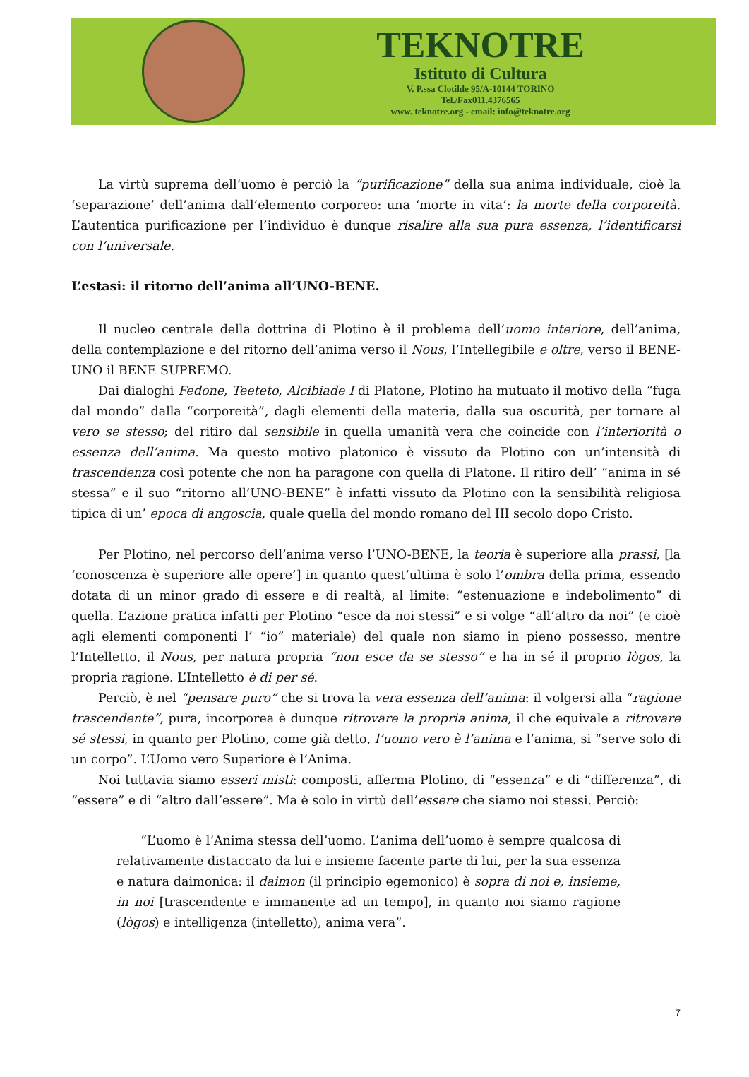TEKNOTRE
Istituto di Cultura
V. P.ssa Clotilde 95/A-10144 TORINO
Tel./Fax011.4376565
www. teknotre.org - email: info@teknotre.org
La virtù suprema dell’uomo è perciò la “purificazione” della sua anima individuale, cioè la ‘separazione’ dell’anima dall’elemento corporeo: una ‘morte in vita’: la morte della corporeità. L’autentica purificazione per l’individuo è dunque risalire alla sua pura essenza, l’identificarsi con l’universale.
L’estasi: il ritorno dell’anima all’UNO-BENE.
Il nucleo centrale della dottrina di Plotino è il problema dell’uomo interiore, dell’anima, della contemplazione e del ritorno dell’anima verso il Nous, l’Intellegibile e oltre, verso il BENE-UNO il BENE SUPREMO.
Dai dialoghi Fedone, Teeteto, Alcibiade I di Platone, Plotino ha mutuato il motivo della “fuga dal mondo” dalla “corporeità”, dagli elementi della materia, dalla sua oscurità, per tornare al vero se stesso; del ritiro dal sensibile in quella umanità vera che coincide con l’interiorità o essenza dell’anima. Ma questo motivo platonico è vissuto da Plotino con un’intensità di trascendenza così potente che non ha paragone con quella di Platone. Il ritiro dell’ “anima in sé stessa” e il suo “ritorno all’UNO-BENE” è infatti vissuto da Plotino con la sensibilità religiosa tipica di un’ epoca di angoscia, quale quella del mondo romano del III secolo dopo Cristo.
Per Plotino, nel percorso dell’anima verso l’UNO-BENE, la teoria è superiore alla prassi, [la ‘conoscenza è superiore alle opere’] in quanto quest’ultima è solo l’ombra della prima, essendo dotata di un minor grado di essere e di realtà, al limite: “estenuazione e indebolimento” di quella. L’azione pratica infatti per Plotino “esce da noi stessi” e si volge “all’altro da noi” (e cioè agli elementi componenti l’ “io” materiale) del quale non siamo in pieno possesso, mentre l’Intelletto, il Nous, per natura propria “non esce da se stesso” e ha in sé il proprio lògos, la propria ragione. L’Intelletto è di per sé.
Perciò, è nel “pensare puro” che si trova la vera essenza dell’anima: il volgersi alla “ragione trascendente”, pura, incorporea è dunque ritrovare la propria anima, il che equivale a ritrovare sé stessi, in quanto per Plotino, come già detto, l’uomo vero è l’anima e l’anima, si “serve solo di un corpo”. L’Uomo vero Superiore è l’Anima.
Noi tuttavia siamo esseri misti: composti, afferma Plotino, di “essenza” e di “differenza”, di “essere” e di “altro dall’essere”. Ma è solo in virtù dell’essere che siamo noi stessi. Perciò:
“L’uomo è l’Anima stessa dell’uomo. L’anima dell’uomo è sempre qualcosa di relativamente distaccato da lui e insieme facente parte di lui, per la sua essenza e natura daimonica: il daimon (il principio egemonico) è sopra di noi e, insieme, in noi [trascendente e immanente ad un tempo], in quanto noi siamo ragione (lògos) e intelligenza (intelletto), anima vera”.
7